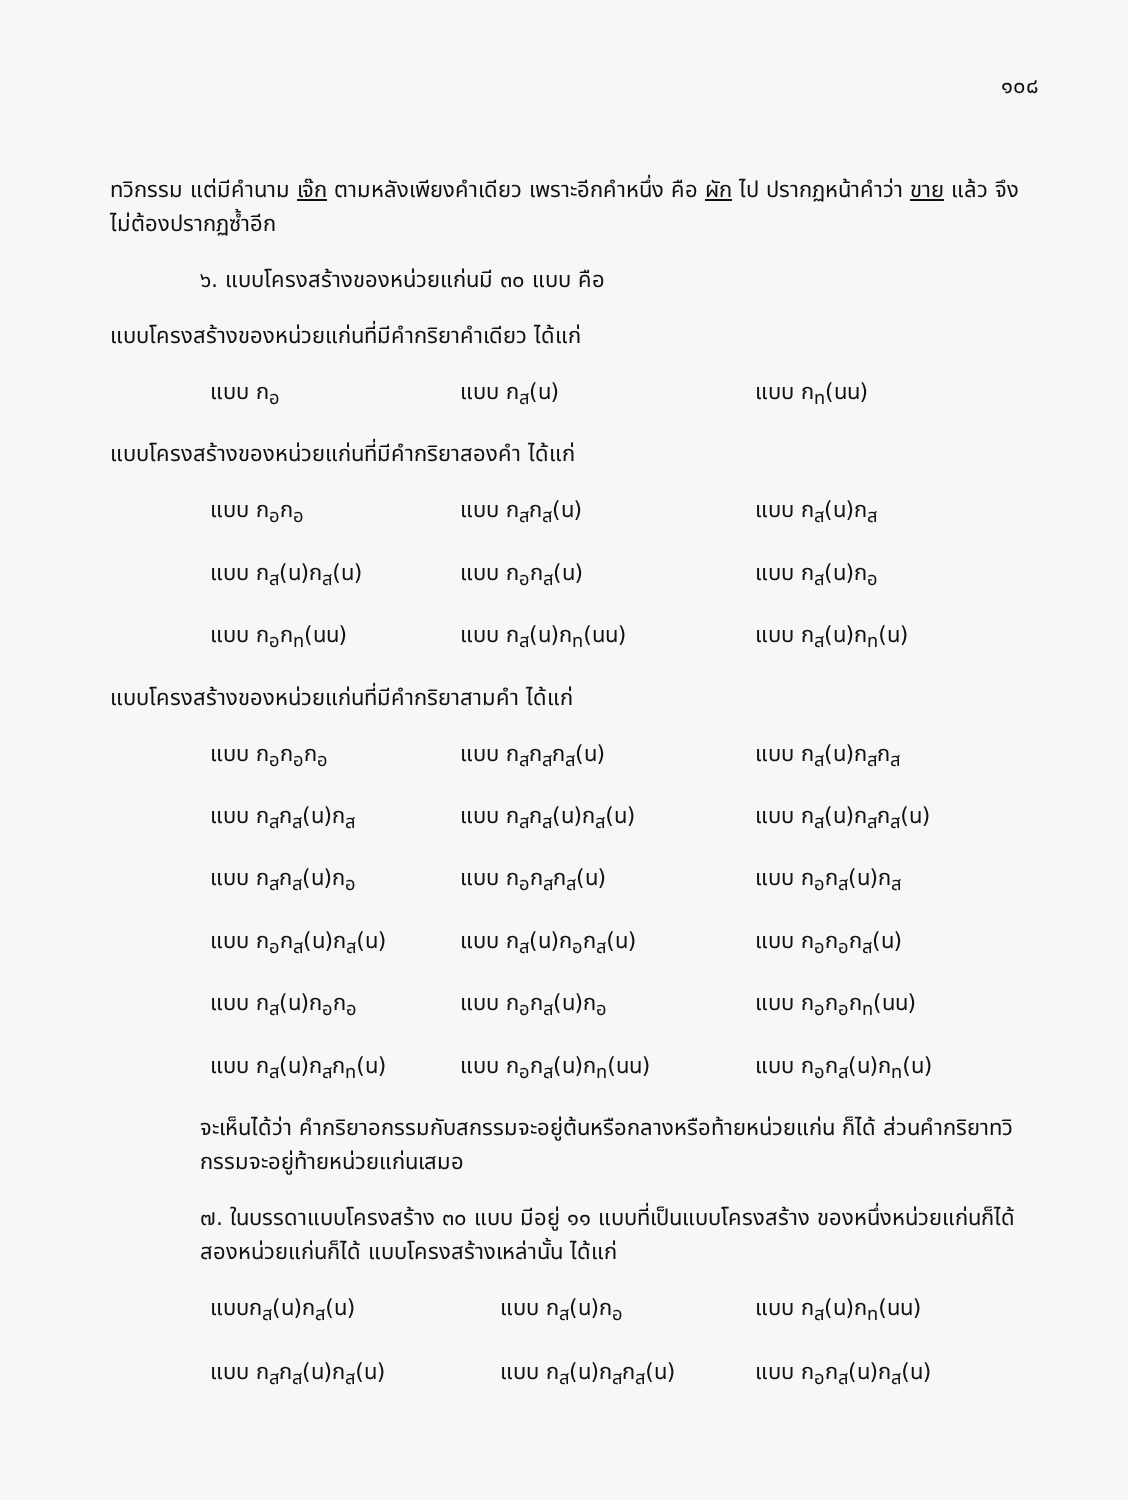๑๐๘
ทวิกรรม แต่มีคำนาม เจ๊ก ตามหลังเพียงคำเดียว เพราะอีกคำหนึ่ง คือ ผัก ไป ปรากฏหน้าคำว่า ขาย แล้ว จึงไม่ต้องปรากฏซ้ำอีก
๖. แบบโครงสร้างของหน่วยแก่นมี ๓๐ แบบ คือ
แบบโครงสร้างของหน่วยแก่นที่มีคำกริยาคำเดียว ได้แก่
แบบ ก<sub>อ</sub> แบบ ก<sub>ส</sub>(น) แบบ ก<sub>ท</sub>(นน)
แบบโครงสร้างของหน่วยแก่นที่มีคำกริยาสองคำ ได้แก่
แบบ ก<sub>อ</sub>ก<sub>อ</sub> แบบ ก<sub>ส</sub>ก<sub>ส</sub>(น) แบบ ก<sub>ส</sub>(น)ก<sub>ส</sub>
แบบ ก<sub>ส</sub>(น)ก<sub>ส</sub>(น) แบบ ก<sub>อ</sub>ก<sub>ส</sub>(น) แบบ ก<sub>ส</sub>(น)ก<sub>อ</sub>
แบบ ก<sub>อ</sub>ก<sub>ท</sub>(นน) แบบ ก<sub>ส</sub>(น)ก<sub>ท</sub>(นน) แบบ ก<sub>ส</sub>(น)ก<sub>ท</sub>(น)
แบบโครงสร้างของหน่วยแก่นที่มีคำกริยาสามคำ ได้แก่
แบบ ก<sub>อ</sub>ก<sub>อ</sub>ก<sub>อ</sub> แบบ ก<sub>ส</sub>ก<sub>ส</sub>ก<sub>ส</sub>(น) แบบ ก<sub>ส</sub>(น)ก<sub>ส</sub>ก<sub>ส</sub>
แบบ ก<sub>ส</sub>ก<sub>ส</sub>(น)ก<sub>ส</sub> แบบ ก<sub>ส</sub>ก<sub>ส</sub>(น)ก<sub>ส</sub>(น) แบบ ก<sub>ส</sub>(น)ก<sub>ส</sub>ก<sub>ส</sub>(น)
แบบ ก<sub>ส</sub>ก<sub>ส</sub>(น)ก<sub>อ</sub> แบบ ก<sub>อ</sub>ก<sub>ส</sub>ก<sub>ส</sub>(น) แบบ ก<sub>อ</sub>ก<sub>ส</sub>(น)ก<sub>ส</sub>
แบบ ก<sub>อ</sub>ก<sub>ส</sub>(น)ก<sub>ส</sub>(น) แบบ ก<sub>ส</sub>(น)ก<sub>อ</sub>ก<sub>ส</sub>(น) แบบ ก<sub>อ</sub>ก<sub>อ</sub>ก<sub>ส</sub>(น)
แบบ ก<sub>ส</sub>(น)ก<sub>อ</sub>ก<sub>อ</sub> แบบ ก<sub>อ</sub>ก<sub>ส</sub>(น)ก<sub>อ</sub> แบบ ก<sub>อ</sub>ก<sub>อ</sub>ก<sub>ท</sub>(นน)
แบบ ก<sub>ส</sub>(น)ก<sub>ส</sub>ก<sub>ท</sub>(น) แบบ ก<sub>อ</sub>ก<sub>ส</sub>(น)ก<sub>ท</sub>(นน) แบบ ก<sub>อ</sub>ก<sub>ส</sub>(น)ก<sub>ท</sub>(น)
จะเห็นได้ว่า คำกริยาอกรรมกับสกรรมจะอยู่ต้นหรือกลางหรือท้ายหน่วยแก่น ก็ได้ ส่วนคำกริยาทวิกรรมจะอยู่ท้ายหน่วยแก่นเสมอ
๗. ในบรรดาแบบโครงสร้าง ๓๐ แบบ มีอยู่ ๑๑ แบบที่เป็นแบบโครงสร้าง ของหนึ่งหน่วยแก่นก็ได้ สองหน่วยแก่นก็ได้ แบบโครงสร้างเหล่านั้น ได้แก่
แบบก<sub>ส</sub>(น)ก<sub>ส</sub>(น) แบบ ก<sub>ส</sub>(น)ก<sub>อ</sub> แบบ ก<sub>ส</sub>(น)ก<sub>ท</sub>(นน)
แบบ ก<sub>ส</sub>ก<sub>ส</sub>(น)ก<sub>ส</sub>(น) แบบ ก<sub>ส</sub>(น)ก<sub>ส</sub>ก<sub>ส</sub>(น) แบบ ก<sub>อ</sub>ก<sub>ส</sub>(น)ก<sub>ส</sub>(น)